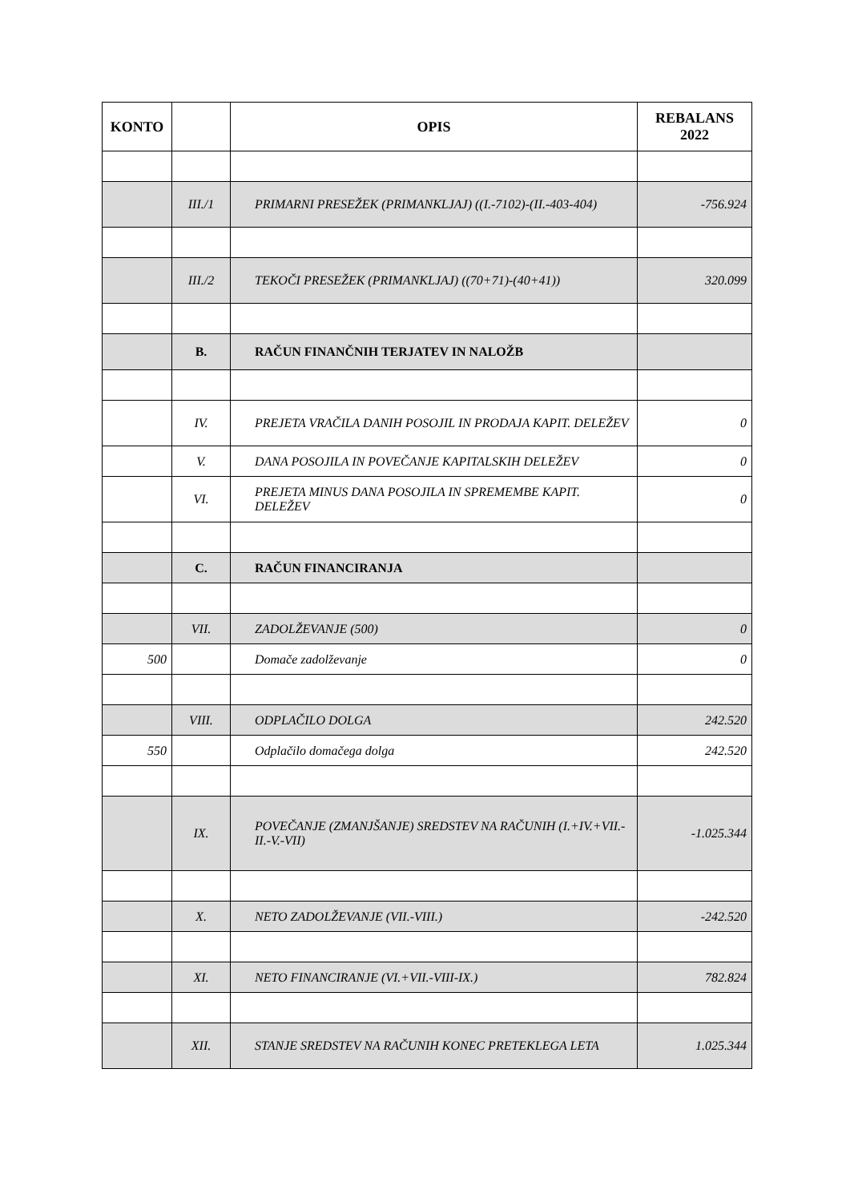| KONTO | | OPIS | REBALANS 2022 |
| --- | --- | --- | --- |
| | III./1 | PRIMARNI PRESEŽEK (PRIMANKLJAJ) ((I.-7102)-(II.-403-404) | -756.924 |
| | III./2 | TEKOČI PRESEŽEK (PRIMANKLJAJ) ((70+71)-(40+41)) | 320.099 |
| | B. | RAČUN FINANČNIH TERJATEV IN NALOŽB | |
| | IV. | PREJETA VRAČILA DANIH POSOJIL IN PRODAJA KAPIT. DELEŽEV | 0 |
| | V. | DANA POSOJILA IN POVEČANJE KAPITALSKIH DELEŽEV | 0 |
| | VI. | PREJETA MINUS DANA POSOJILA IN SPREMEMBE KAPIT. DELEŽEV | 0 |
| | C. | RAČUN FINANCIRANJA | |
| | VII. | ZADOLŽEVANJE (500) | 0 |
| 500 | | Domače zadolževanje | 0 |
| | VIII. | ODPLAČILO DOLGA | 242.520 |
| 550 | | Odplačilo domačega dolga | 242.520 |
| | IX. | POVEČANJE (ZMANJŠANJE) SREDSTEV NA RAČUNIH (I.+IV.+VII.-II.-V.-VII) | -1.025.344 |
| | X. | NETO ZADOLŽEVANJE (VII.-VIII.) | -242.520 |
| | XI. | NETO FINANCIRANJE (VI.+VII.-VIII-IX.) | 782.824 |
| | XII. | STANJE SREDSTEV NA RAČUNIH KONEC PRETEKLEGA LETA | 1.025.344 |